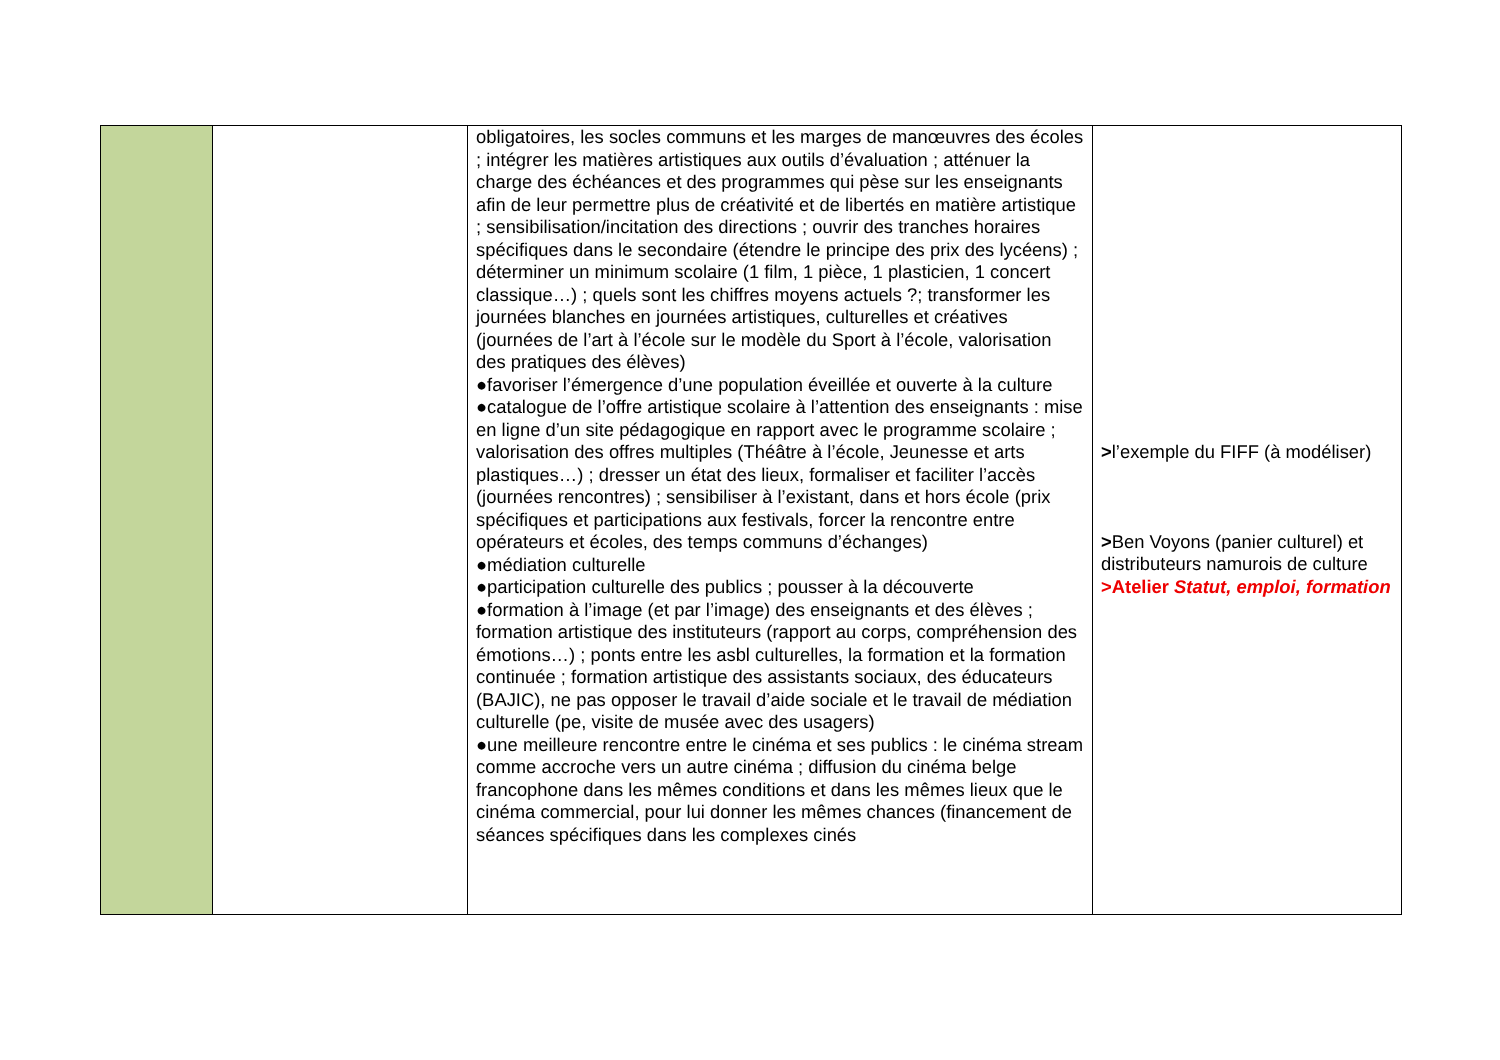| | | obligatoires, les socles communs et les marges de manœuvres des écoles ; intégrer les matières artistiques aux outils d’évaluation ; atténuer la charge des échéances et des programmes qui pèse sur les enseignants afin de leur permettre plus de créativité et de libertés en matière artistique ; sensibilisation/incitation des directions ; ouvrir des tranches horaires spécifiques dans le secondaire (étendre le principe des prix des lycéens) ; déterminer un minimum scolaire (1 film, 1 pièce, 1 plasticien, 1 concert classique…) ; quels sont les chiffres moyens actuels ?; transformer les journées blanches en journées artistiques, culturelles et créatives (journées de l’art à l’école sur le modèle du Sport à l’école, valorisation des pratiques des élèves) ●favoriser l’émergence d’une population éveillée et ouverte à la culture ●catalogue de l’offre artistique scolaire à l’attention des enseignants : mise en ligne d’un site pédagogique en rapport avec le programme scolaire ; valorisation des offres multiples (Théâtre à l’école, Jeunesse et arts plastiques…) ; dresser un état des lieux, formaliser et faciliter l’accès (journées rencontres) ; sensibiliser à l’existant, dans et hors école (prix spécifiques et participations aux festivals, forcer la rencontre entre opérateurs et écoles, des temps communs d’échanges) ●médiation culturelle ●participation culturelle des publics ; pousser à la découverte ●formation à l’image (et par l’image) des enseignants et des élèves ; formation artistique des instituteurs (rapport au corps, compréhension des émotions…) ; ponts entre les asbl culturelles, la formation et la formation continuée ; formation artistique des assistants sociaux, des éducateurs (BAJIC), ne pas opposer le travail d’aide sociale et le travail de médiation culturelle (pe, visite de musée avec des usagers) ●une meilleure rencontre entre le cinéma et ses publics : le cinéma stream comme accroche vers un autre cinéma ; diffusion du cinéma belge francophone dans les mêmes conditions et dans les mêmes lieux que le cinéma commercial, pour lui donner les mêmes chances (financement de séances spécifiques dans les complexes cinés | > l’exemple du FIFF (à modéliser) > Ben Voyons (panier culturel) et distributeurs namurois de culture >Atelier Statut, emploi, formation |